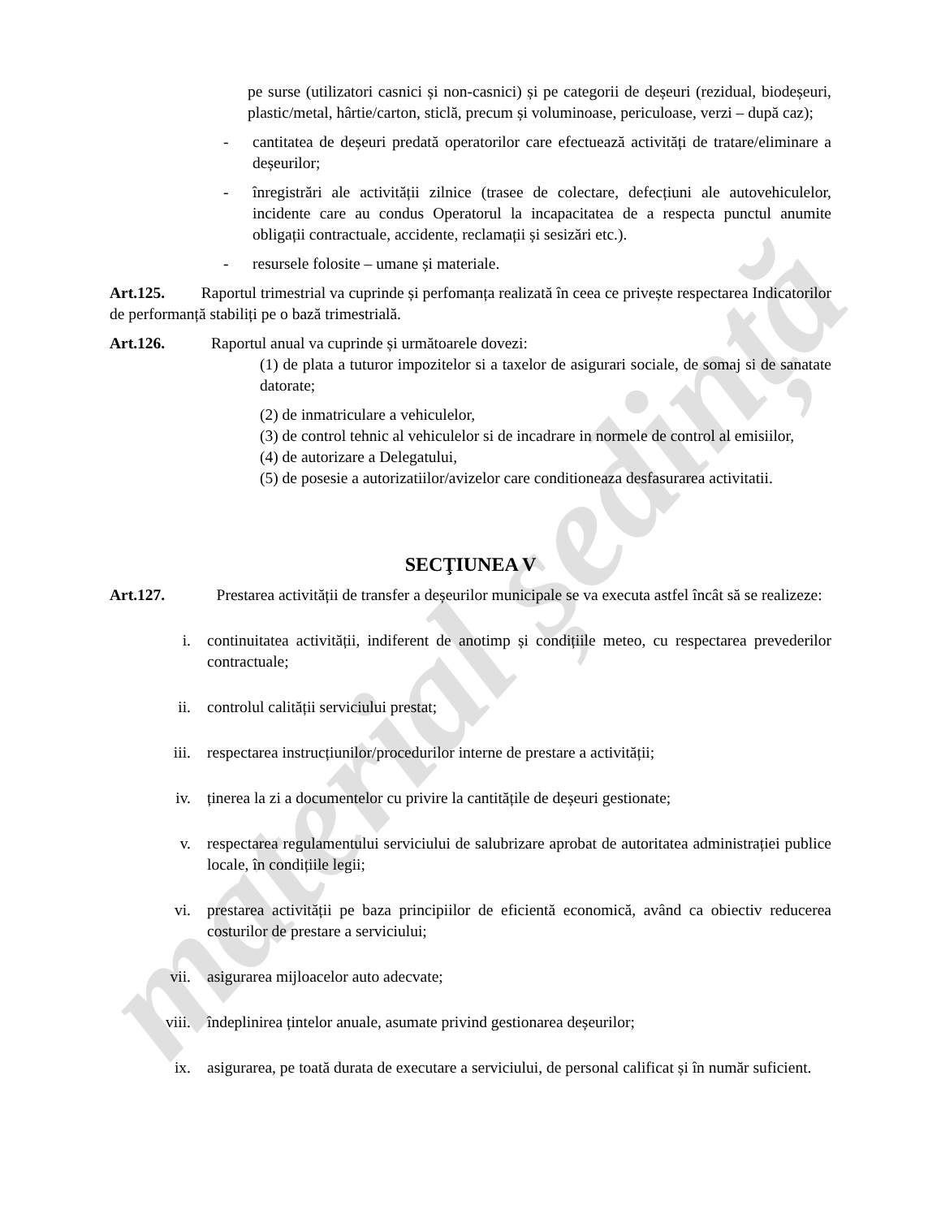pe surse (utilizatori casnici și non-casnici) și pe categorii de deșeuri (rezidual, biodeșeuri, plastic/metal, hârtie/carton, sticlă, precum și voluminoase, periculoase, verzi – după caz);
- cantitatea de deșeuri predată operatorilor care efectuează activități de tratare/eliminare a deșeurilor;
- înregistrări ale activității zilnice (trasee de colectare, defecțiuni ale autovehiculelor, incidente care au condus Operatorul la incapacitatea de a respecta punctul anumite obligații contractuale, accidente, reclamații și sesizări etc.).
- resursele folosite – umane și materiale.
Art.125. Raportul trimestrial va cuprinde și perfomanța realizată în ceea ce privește respectarea Indicatorilor de performanță stabiliți pe o bază trimestrială.
Art.126. Raportul anual va cuprinde și următoarele dovezi:
(1) de plata a tuturor impozitelor si a taxelor de asigurari sociale, de somaj si de sanatate datorate;
(2) de inmatriculare a vehiculelor,
(3) de control tehnic al vehiculelor si de incadrare in normele de control al emisiilor,
(4) de autorizare a Delegatului,
(5) de posesie a autorizatiilor/avizelor care conditioneaza desfasurarea activitatii.
SECŢIUNEA V
Art.127. Prestarea activității de transfer a deșeurilor municipale se va executa astfel încât să se realizeze:
i. continuitatea activității, indiferent de anotimp și condițiile meteo, cu respectarea prevederilor contractuale;
ii. controlul calității serviciului prestat;
iii. respectarea instrucțiunilor/procedurilor interne de prestare a activității;
iv. ținerea la zi a documentelor cu privire la cantitățile de deșeuri gestionate;
v. respectarea regulamentului serviciului de salubrizare aprobat de autoritatea administrației publice locale, în condițiile legii;
vi. prestarea activității pe baza principiilor de eficientă economică, având ca obiectiv reducerea costurilor de prestare a serviciului;
vii. asigurarea mijloacelor auto adecvate;
viii. îndeplinirea țintelor anuale, asumate privind gestionarea deșeurilor;
ix. asigurarea, pe toată durata de executare a serviciului, de personal calificat și în număr suficient.
material ședință